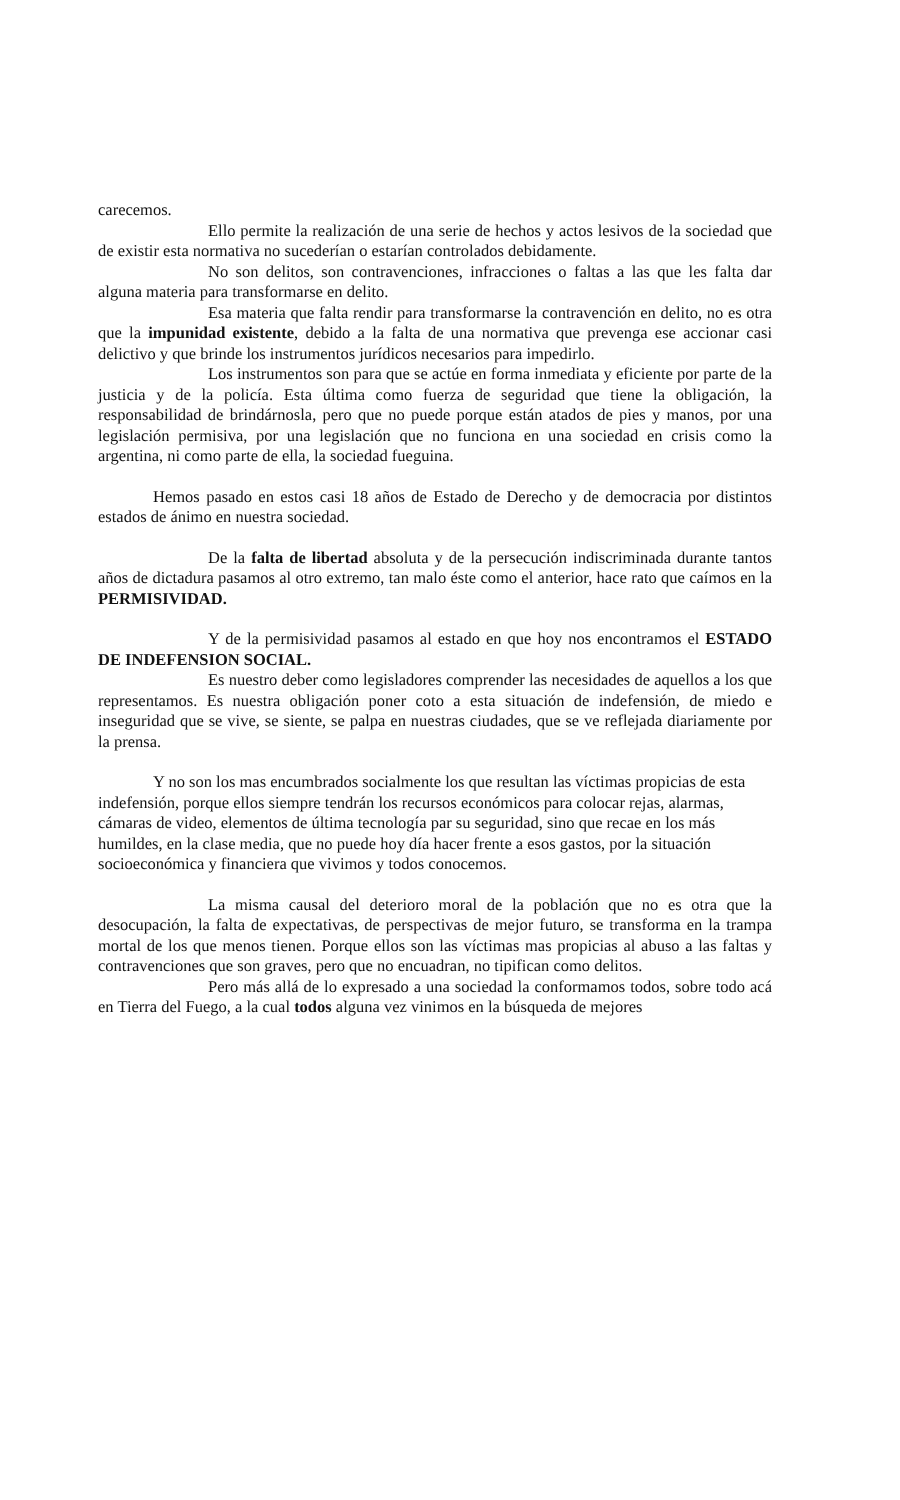carecemos.
Ello permite la realización de una serie de hechos y actos lesivos de la sociedad que de existir esta normativa no sucederían o estarían controlados debidamente.
No son delitos, son contravenciones, infracciones o faltas a las que les falta dar alguna materia para transformarse en delito.
Esa materia que falta rendir para transformarse la contravención en delito, no es otra que la impunidad existente, debido a la falta de una normativa que prevenga ese accionar casi delictivo y que brinde los instrumentos jurídicos necesarios para impedirlo.
Los instrumentos son para que se actúe en forma inmediata y eficiente por parte de la justicia y de la policía. Esta última como fuerza de seguridad que tiene la obligación, la responsabilidad de brindárnosla, pero que no puede porque están atados de pies y manos, por una legislación permisiva, por una legislación que no funciona en una sociedad en crisis como la argentina, ni como parte de ella, la sociedad fueguina.
Hemos pasado en estos casi 18 años de Estado de Derecho y de democracia por distintos estados de ánimo en nuestra sociedad.
De la falta de libertad absoluta y de la persecución indiscriminada durante tantos años de dictadura pasamos al otro extremo, tan malo éste como el anterior, hace rato que caímos en la PERMISIVIDAD.
Y de la permisividad pasamos al estado en que hoy nos encontramos el ESTADO DE INDEFENSION SOCIAL.
Es nuestro deber como legisladores comprender las necesidades de aquellos a los que representamos. Es nuestra obligación poner coto a esta situación de indefensión, de miedo e inseguridad que se vive, se siente, se palpa en nuestras ciudades, que se ve reflejada diariamente por la prensa.
Y no son los mas encumbrados socialmente los que resultan las víctimas propicias de esta indefensión, porque ellos siempre tendrán los recursos económicos para colocar rejas, alarmas, cámaras de video, elementos de última tecnología par su seguridad, sino que recae en los más humildes, en la clase media, que no puede hoy día hacer frente a esos gastos, por la situación socioeconómica y financiera que vivimos y todos conocemos.
La misma causal del deterioro moral de la población que no es otra que la desocupación, la falta de expectativas, de perspectivas de mejor futuro, se transforma en la trampa mortal de los que menos tienen. Porque ellos son las víctimas mas propicias al abuso a las faltas y contravenciones que son graves, pero que no encuadran, no tipifican como delitos.
Pero más allá de lo expresado a una sociedad la conformamos todos, sobre todo acá en Tierra del Fuego, a la cual todos alguna vez vinimos en la búsqueda de mejores